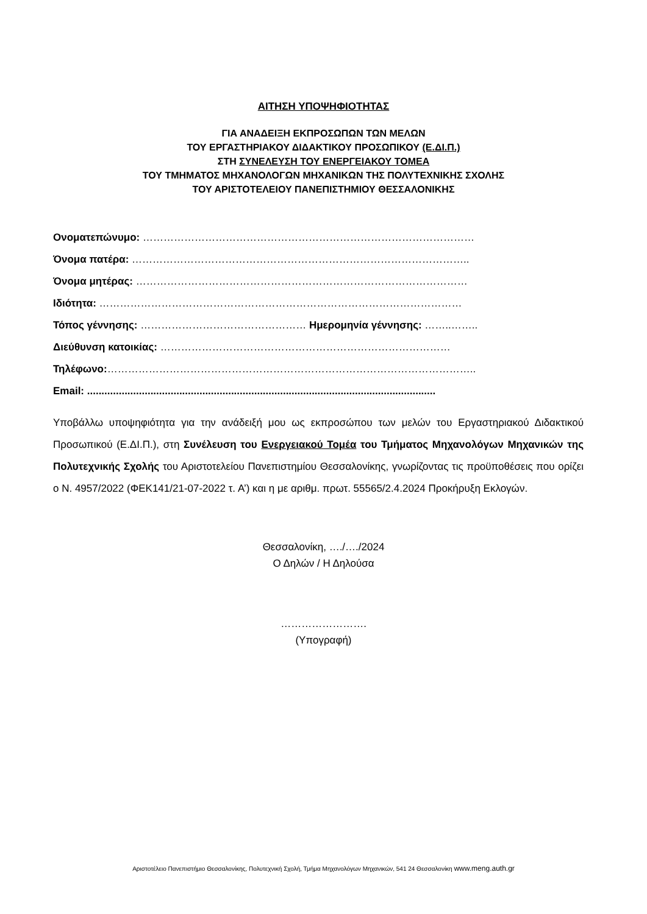ΑΙΤΗΣΗ ΥΠΟΨΗΦΙΟΤΗΤΑΣ
ΓΙΑ ΑΝΑΔΕΙΞΗ ΕΚΠΡΟΣΩΠΩΝ ΤΩΝ ΜΕΛΩΝ
ΤΟΥ ΕΡΓΑΣΤΗΡΙΑΚΟΥ ΔΙΔΑΚΤΙΚΟΥ ΠΡΟΣΩΠΙΚΟΥ (Ε.ΔΙ.Π.)
ΣΤΗ ΣΥΝΕΛΕΥΣΗ ΤΟΥ ΕΝΕΡΓΕΙΑΚΟΥ ΤΟΜΕΑ
ΤΟΥ ΤΜΗΜΑΤΟΣ ΜΗΧΑΝΟΛΟΓΩΝ ΜΗΧΑΝΙΚΩΝ ΤΗΣ ΠΟΛΥΤΕΧΝΙΚΗΣ ΣΧΟΛΗΣ
ΤΟΥ ΑΡΙΣΤΟΤΕΛΕΙΟΥ ΠΑΝΕΠΙΣΤΗΜΙΟΥ ΘΕΣΣΑΛΟΝΙΚΗΣ
Ονοματεπώνυμο: ……………………………………………………………………………………
Όνομα πατέρα: ……………………………………………………………………………………..
Όνομα μητέρας: ……………………………………………………………………………………
Ιδιότητα: ……………………………………………………………………………………………
Τόπος γέννησης: ………………………………………… Ημερομηνία γέννησης: ……..……..
Διεύθυνση κατοικίας: …………………………………………………………………………
Τηλέφωνο:……………………………………………………………………………………………..
Email: .........................................................................................................................
Υποβάλλω υποψηφιότητα για την ανάδειξή μου ως εκπροσώπου των μελών του Εργαστηριακού Διδακτικού Προσωπικού (Ε.ΔΙ.Π.), στη Συνέλευση του Ενεργειακού Τομέα του Τμήματος Μηχανολόγων Μηχανικών της Πολυτεχνικής Σχολής του Αριστοτελείου Πανεπιστημίου Θεσσαλονίκης, γνωρίζοντας τις προϋποθέσεις που ορίζει ο Ν. 4957/2022 (ΦΕΚ141/21-07-2022 τ. Α’) και η με αριθμ. πρωτ. 55565/2.4.2024 Προκήρυξη Εκλογών.
Θεσσαλονίκη, …./…./2024
Ο Δηλών / Η Δηλούσα
…………………….
(Υπογραφή)
Αριστοτέλειο Πανεπιστήμιο Θεσσαλονίκης, Πολυτεχνική Σχολή, Τμήμα Μηχανολόγων Μηχανικών, 541 24 Θεσσαλονίκη www.meng.auth.gr